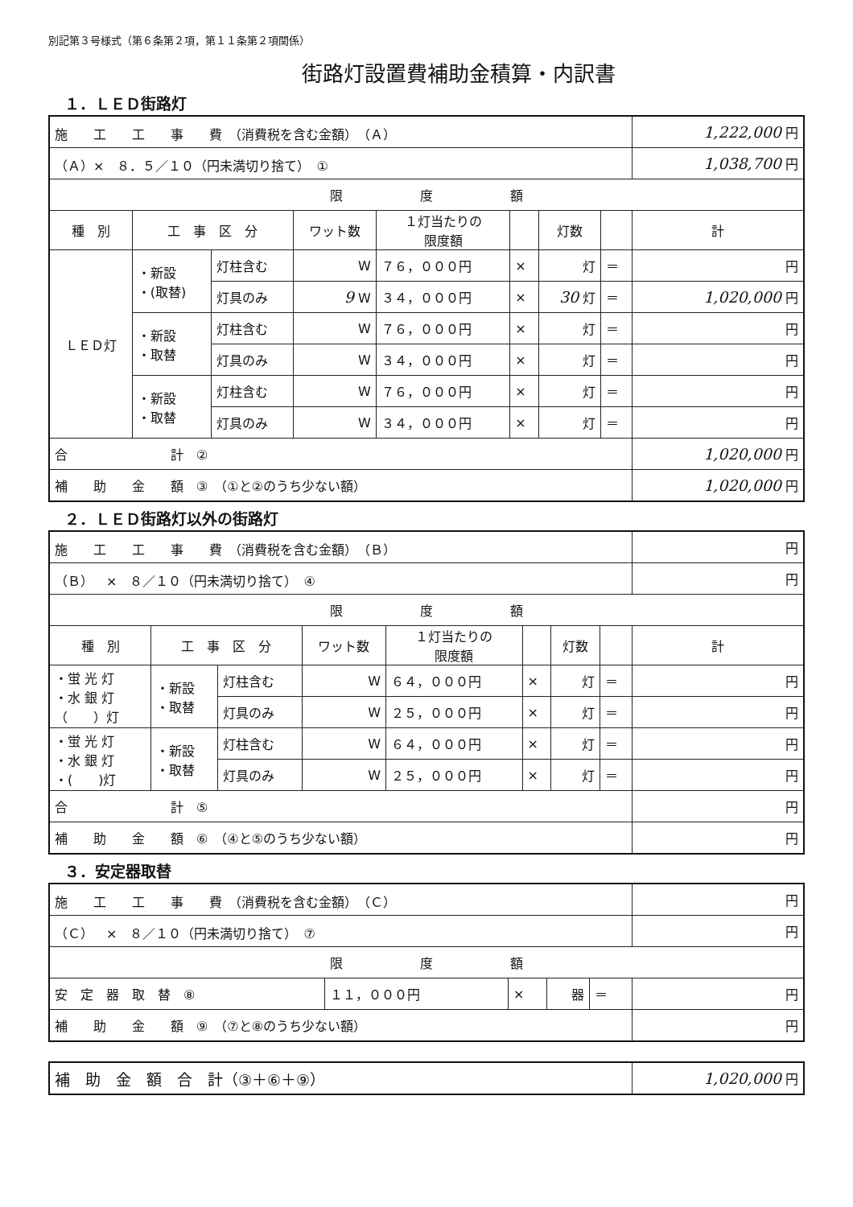別記第３号様式（第６条第２項，第１１条第２項関係）
街路灯設置費補助金積算・内訳書
１．ＬＥＤ街路灯
| 施 工 工 事 費 （消費税を含む金額） （Ａ） | | | | | | | | | 1,222,000 円 |
| （Ａ）× ８．５／１０（円未満切り捨て） ① | | | | | | | | | 1,038,700 円 |
| 限 度 額 | | | | | | | | | |
| 種 別 | 工 事 区 分 | | ワット数 | １灯当たりの 限度額 | | 灯数 | | 計 | |
| ＬＥＤ灯 | ・新設 ・(取替) | 灯柱含む | W | ７６，０００円 | × | 灯 | ＝ | 円 | |
| | | 灯具のみ | 9 W | ３４，０００円 | × | 30 灯 | ＝ | 1,020,000 円 | |
| | ・新設 ・取替 | 灯柱含む | W | ７６，０００円 | × | 灯 | ＝ | 円 | |
| | | 灯具のみ | W | ３４，０００円 | × | 灯 | ＝ | 円 | |
| | ・新設 ・取替 | 灯柱含む | W | ７６，０００円 | × | 灯 | ＝ | 円 | |
| | | 灯具のみ | W | ３４，０００円 | × | 灯 | ＝ | 円 | |
| 合 計 ② | | | | | | | | | 1,020,000 円 |
| 補 助 金 額 ③ （①と②のうち少ない額） | | | | | | | | | 1,020,000 円 |
２．ＬＥＤ街路灯以外の街路灯
| 施 工 工 事 費 （消費税を含む金額） （Ｂ） | | | | | | | | | 円 |
| （Ｂ） × ８／１０（円未満切り捨て） ④ | | | | | | | | | 円 |
| 限 度 額 | | | | | | | | | |
| 種 別 | 工 事 区 分 | | ワット数 | １灯当たりの 限度額 | | 灯数 | | 計 | |
| ・蛍 光 灯 ・水 銀 灯 （ ）灯 | ・新設 ・取替 | 灯柱含む | W | ６４，０００円 | × | 灯 | ＝ | 円 | |
| | | 灯具のみ | W | ２５，０００円 | × | 灯 | ＝ | 円 | |
| ・蛍 光 灯 ・水 銀 灯 ・( )灯 | ・新設 ・取替 | 灯柱含む | W | ６４，０００円 | × | 灯 | ＝ | 円 | |
| | | 灯具のみ | W | ２５，０００円 | × | 灯 | ＝ | 円 | |
| 合 計 ⑤ | | | | | | | | | 円 |
| 補 助 金 額 ⑥ （④と⑤のうち少ない額） | | | | | | | | | 円 |
３．安定器取替
| 施 工 工 事 費 （消費税を含む金額） （Ｃ） | | | | | 円 |
| （Ｃ） × ８／１０（円未満切り捨て） ⑦ | | | | | 円 |
| 限 度 額 | | | | | |
| 安 定 器 取 替 ⑧ | １１，０００円 | × | 器 | ＝ | 円 |
| 補 助 金 額 ⑨ （⑦と⑧のうち少ない額） | | | | | 円 |
| 補 助 金 額 合 計（③＋⑥＋⑨） | 1,020,000 円 |